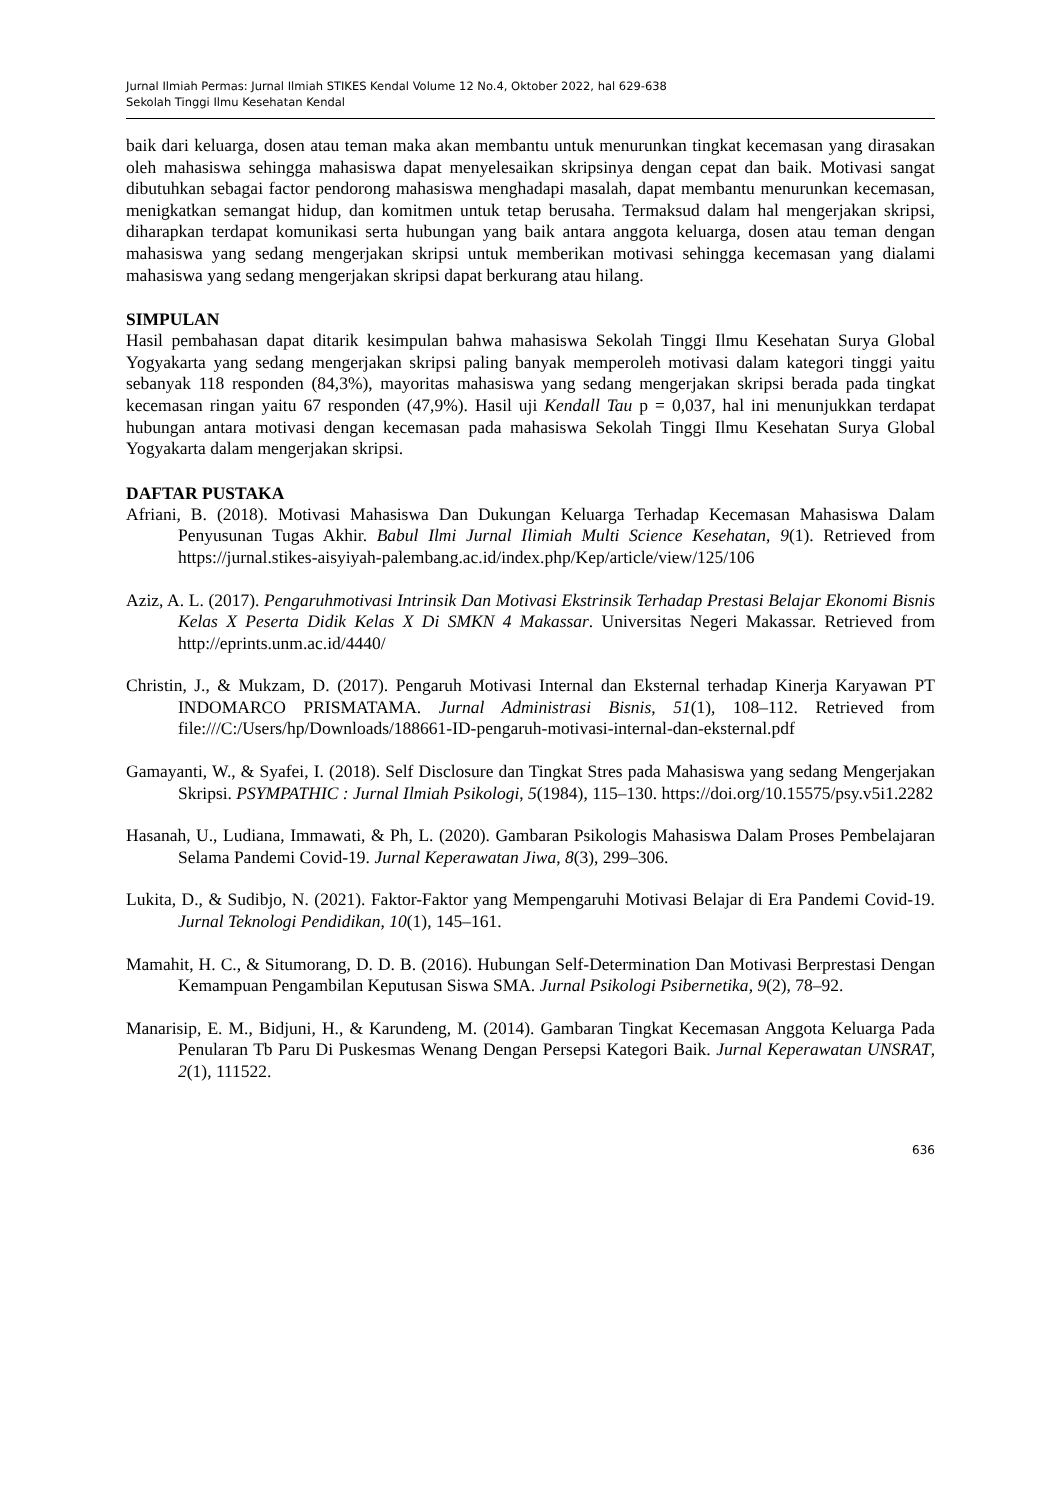Jurnal Ilmiah Permas: Jurnal Ilmiah STIKES Kendal Volume 12 No.4, Oktober 2022, hal 629-638
Sekolah Tinggi Ilmu Kesehatan Kendal
baik dari keluarga, dosen atau teman maka akan membantu untuk menurunkan tingkat kecemasan yang dirasakan oleh mahasiswa sehingga mahasiswa dapat menyelesaikan skripsinya dengan cepat dan baik. Motivasi sangat dibutuhkan sebagai factor pendorong mahasiswa menghadapi masalah, dapat membantu menurunkan kecemasan, menigkatkan semangat hidup, dan komitmen untuk tetap berusaha. Termaksud dalam hal mengerjakan skripsi, diharapkan terdapat komunikasi serta hubungan yang baik antara anggota keluarga, dosen atau teman dengan mahasiswa yang sedang mengerjakan skripsi untuk memberikan motivasi sehingga kecemasan yang dialami mahasiswa yang sedang mengerjakan skripsi dapat berkurang atau hilang.
SIMPULAN
Hasil pembahasan dapat ditarik kesimpulan bahwa mahasiswa Sekolah Tinggi Ilmu Kesehatan Surya Global Yogyakarta yang sedang mengerjakan skripsi paling banyak memperoleh motivasi dalam kategori tinggi yaitu sebanyak 118 responden (84,3%), mayoritas mahasiswa yang sedang mengerjakan skripsi berada pada tingkat kecemasan ringan yaitu 67 responden (47,9%). Hasil uji Kendall Tau p = 0,037, hal ini menunjukkan terdapat hubungan antara motivasi dengan kecemasan pada mahasiswa Sekolah Tinggi Ilmu Kesehatan Surya Global Yogyakarta dalam mengerjakan skripsi.
DAFTAR PUSTAKA
Afriani, B. (2018). Motivasi Mahasiswa Dan Dukungan Keluarga Terhadap Kecemasan Mahasiswa Dalam Penyusunan Tugas Akhir. Babul Ilmi Jurnal Ilimiah Multi Science Kesehatan, 9(1). Retrieved from https://jurnal.stikes-aisyiyah-palembang.ac.id/index.php/Kep/article/view/125/106
Aziz, A. L. (2017). Pengaruhmotivasi Intrinsik Dan Motivasi Ekstrinsik Terhadap Prestasi Belajar Ekonomi Bisnis Kelas X Peserta Didik Kelas X Di SMKN 4 Makassar. Universitas Negeri Makassar. Retrieved from http://eprints.unm.ac.id/4440/
Christin, J., & Mukzam, D. (2017). Pengaruh Motivasi Internal dan Eksternal terhadap Kinerja Karyawan PT INDOMARCO PRISMATAMA. Jurnal Administrasi Bisnis, 51(1), 108–112. Retrieved from file:///C:/Users/hp/Downloads/188661-ID-pengaruh-motivasi-internal-dan-eksternal.pdf
Gamayanti, W., & Syafei, I. (2018). Self Disclosure dan Tingkat Stres pada Mahasiswa yang sedang Mengerjakan Skripsi. PSYMPATHIC : Jurnal Ilmiah Psikologi, 5(1984), 115–130. https://doi.org/10.15575/psy.v5i1.2282
Hasanah, U., Ludiana, Immawati, & Ph, L. (2020). Gambaran Psikologis Mahasiswa Dalam Proses Pembelajaran Selama Pandemi Covid-19. Jurnal Keperawatan Jiwa, 8(3), 299–306.
Lukita, D., & Sudibjo, N. (2021). Faktor-Faktor yang Mempengaruhi Motivasi Belajar di Era Pandemi Covid-19. Jurnal Teknologi Pendidikan, 10(1), 145–161.
Mamahit, H. C., & Situmorang, D. D. B. (2016). Hubungan Self-Determination Dan Motivasi Berprestasi Dengan Kemampuan Pengambilan Keputusan Siswa SMA. Jurnal Psikologi Psibernetika, 9(2), 78–92.
Manarisip, E. M., Bidjuni, H., & Karundeng, M. (2014). Gambaran Tingkat Kecemasan Anggota Keluarga Pada Penularan Tb Paru Di Puskesmas Wenang Dengan Persepsi Kategori Baik. Jurnal Keperawatan UNSRAT, 2(1), 111522.
636